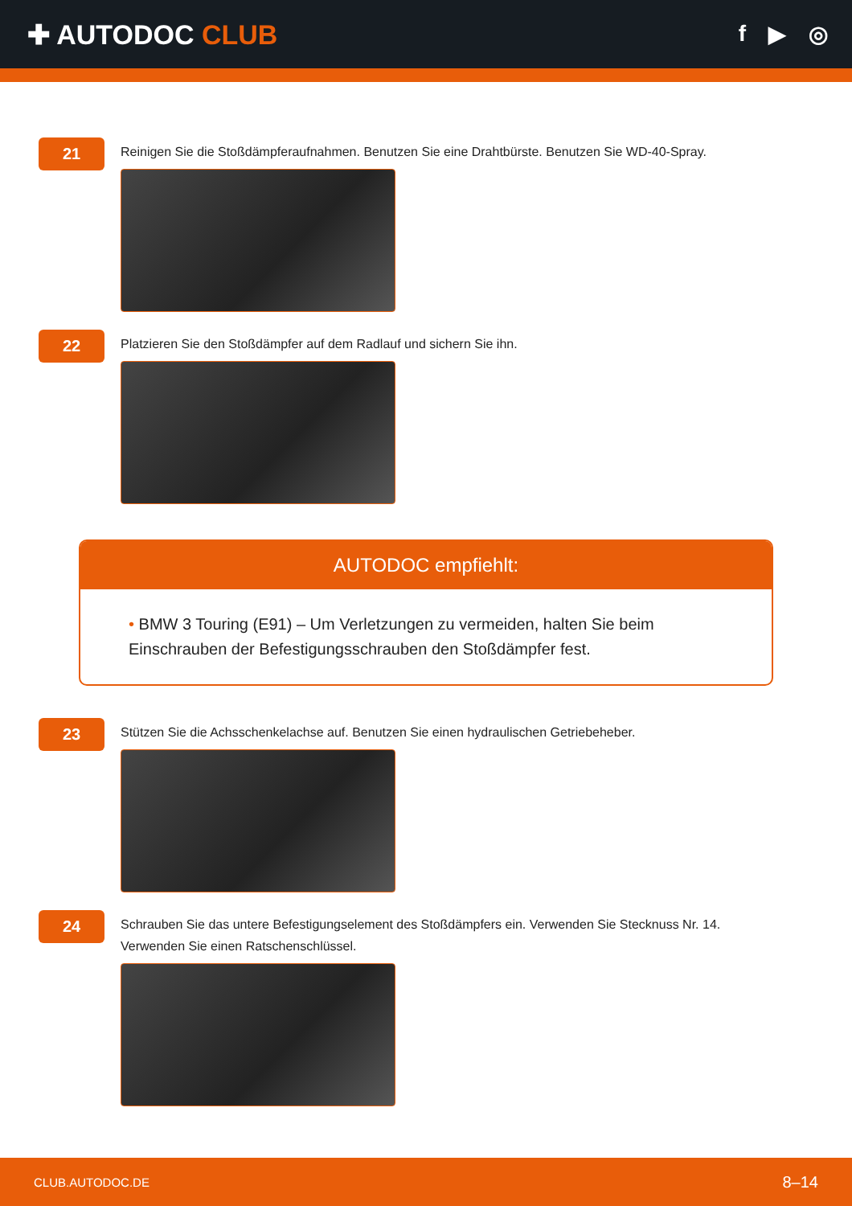✚ AUTODOC CLUB
f ▶ ◎
21
Reinigen Sie die Stoßdämpferaufnahmen. Benutzen Sie eine Drahtbürste. Benutzen Sie WD-40-Spray.
22
Platzieren Sie den Stoßdämpfer auf dem Radlauf und sichern Sie ihn.
AUTODOC empfiehlt:
• BMW 3 Touring (E91) – Um Verletzungen zu vermeiden, halten Sie beim Einschrauben der Befestigungsschrauben den Stoßdämpfer fest.
23
Stützen Sie die Achsschenkelachse auf. Benutzen Sie einen hydraulischen Getriebeheber.
24
Schrauben Sie das untere Befestigungselement des Stoßdämpfers ein. Verwenden Sie Stecknuss Nr. 14. Verwenden Sie einen Ratschenschlüssel.
CLUB.AUTODOC.DE 8–14